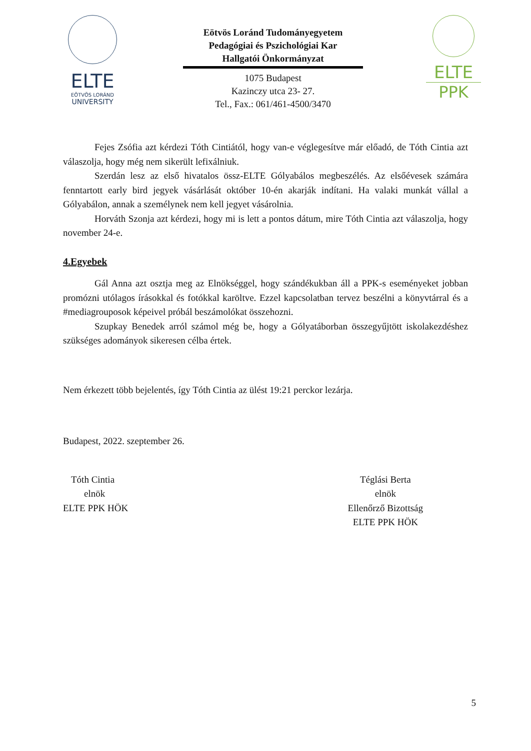ELTE
EÖTVÖS LORÁND
UNIVERSITY
Eötvös Loránd Tudományegyetem
Pedagógiai és Pszichológiai Kar
Hallgatói Önkormányzat
1075 Budapest
Kazinczy utca 23- 27.
Tel., Fax.: 061/461-4500/3470
ELTE
PPK
Fejes Zsófia azt kérdezi Tóth Cintiától, hogy van-e véglegesítve már előadó, de Tóth Cintia azt válaszolja, hogy még nem sikerült lefixálniuk.
Szerdán lesz az első hivatalos össz-ELTE Gólyabálos megbeszélés. Az elsőévesek számára fenntartott early bird jegyek vásárlását október 10-én akarják indítani. Ha valaki munkát vállal a Gólyabálon, annak a személynek nem kell jegyet vásárolnia.
Horváth Szonja azt kérdezi, hogy mi is lett a pontos dátum, mire Tóth Cintia azt válaszolja, hogy november 24-e.
4.Egyebek
Gál Anna azt osztja meg az Elnökséggel, hogy szándékukban áll a PPK-s eseményeket jobban promózni utólagos írásokkal és fotókkal karöltve. Ezzel kapcsolatban tervez beszélni a könyvtárral és a #mediagrouposok képeivel próbál beszámolókat összehozni.
Szupkay Benedek arról számol még be, hogy a Gólyatáborban összegyűjtött iskolakezdéshez szükséges adományok sikeresen célba értek.
Nem érkezett több bejelentés, így Tóth Cintia az ülést 19:21 perckor lezárja.
Budapest, 2022. szeptember 26.
Tóth Cintia
elnök
ELTE PPK HÖK
Téglási Berta
elnök
Ellenőrző Bizottság
ELTE PPK HÖK
5